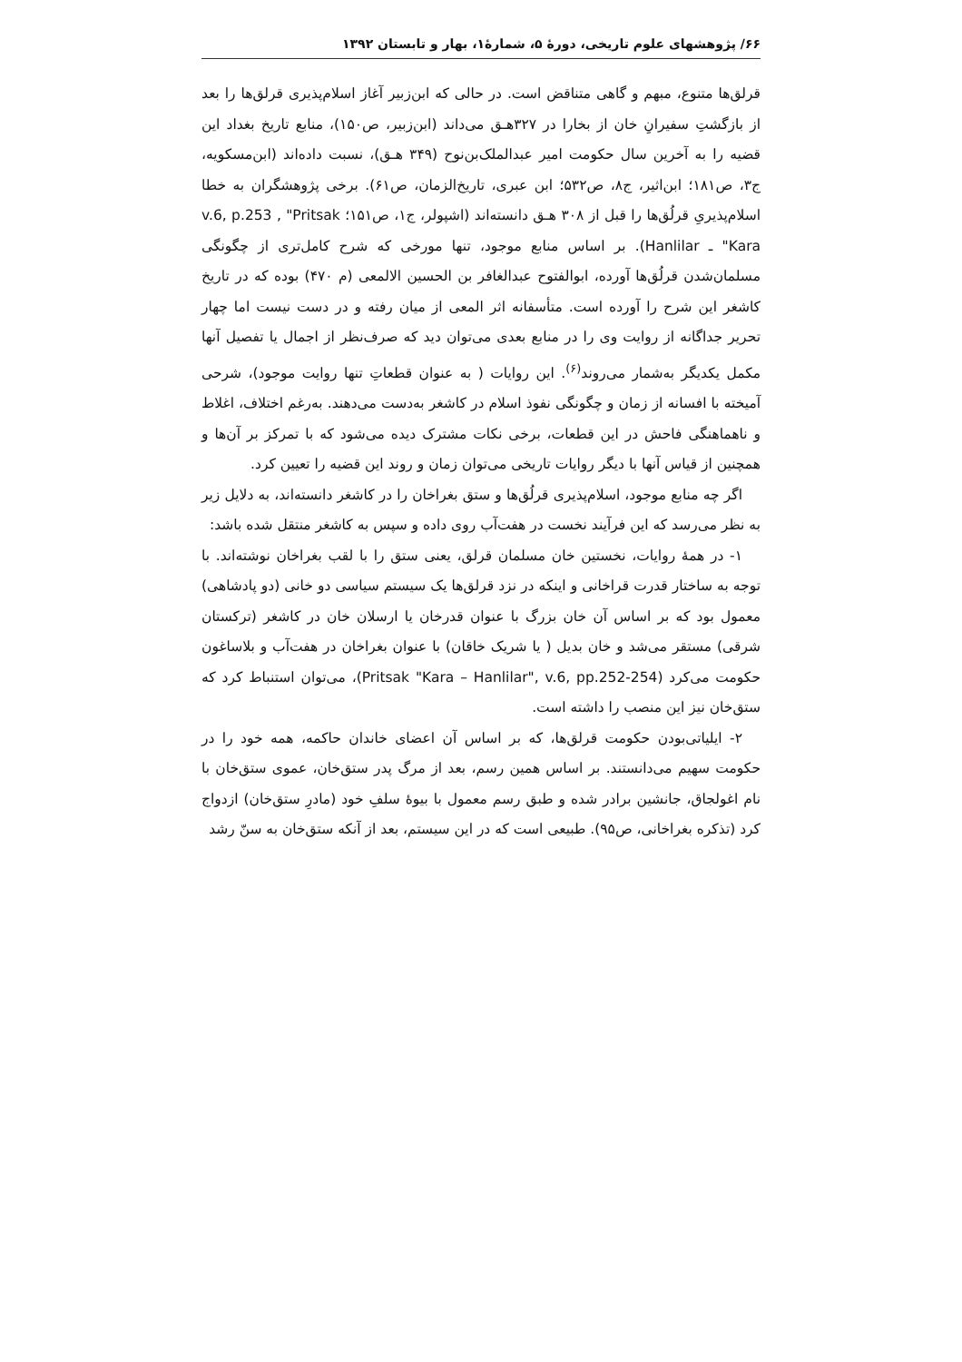۶۶/ پژوهشهای علوم تاریخی، دورهٔ ۵، شمارهٔ۱، بهار و تابستان ۱۳۹۲
قرلق‌ها متنوع، مبهم و گاهی متناقض است. در حالی که ابن‌زبیر آغاز اسلام‌پذیری قرلق‌ها را بعد از بازگشتِ سفیرانِ خان از بخارا در ۳۲۷هـ‍ق می‌داند (ابن‌زبیر، ص۱۵۰)، منابع تاریخ بغداد این قضیه را به آخرین سال حکومت امیر عبدالملک‌بن‌نوح (۳۴۹ هـ‍ق)، نسبت داده‌اند (ابن‌مسکویه، ج۳، ص۱۸۱؛ ابن‌اثیر، ج۸، ص۵۳۲؛ ابن عبری، تاریخ‌الزمان، ص۶۱). برخی پژوهشگران به خطا اسلام‌پذیریِ قرلُق‌ها را قبل از ۳۰۸ هـ‍ق دانسته‌اند (اشپولر، ج۱، ص۱۵۱؛ v.6, p.253 , "Pritsak "Kara ـ Hanlilar). بر اساس منابع موجود، تنها مورخی که شرح کامل‌تری از چگونگی مسلمان‌شدن قرلُق‌ها آورده، ابوالفتوح عبدالغافر بن الحسین الالمعی (م ۴۷۰) بوده که در تاریخ کاشغر این شرح را آورده است. متأسفانه اثر المعی از میان رفته و در دست نیست اما چهار تحریر جداگانه از روایت وی را در منابع بعدی می‌توان دید که صرف‌نظر از اجمال یا تفصیل آنها مکمل یکدیگر به‌شمار می‌روند<sup>(۶)</sup>. این روایات ( به عنوان قطعاتِ تنها روایت موجود)، شرحی آمیخته با افسانه از زمان و چگونگی نفوذ اسلام در کاشغر به‌دست می‌دهند. به‌رغم اختلاف، اغلاط و ناهماهنگی فاحش در این قطعات، برخی نکات مشترک دیده می‌شود که با تمرکز بر آن‌ها و همچنین از قیاس آنها با دیگر روایات تاریخی می‌توان زمان و روند این قضیه را تعیین کرد.
اگر چه منابع موجود، اسلام‌پذیری قرلُق‌ها و ستق بغراخان را در کاشغر دانسته‌اند، به دلایل زیر به نظر می‌رسد که این فرآیند نخست در هفت‌آب روی داده و سپس به کاشغر منتقل شده باشد:
۱- در همهٔ روایات، نخستین خان مسلمان قرلق، یعنی ستق را با لقب بغراخان نوشته‌اند. با توجه به ساختار قدرت قراخانی و اینکه در نزد قرلق‌ها یک سیستم سیاسی دو خانی (دو پادشاهی) معمول بود که بر اساس آن خان بزرگ با عنوان قدرخان یا ارسلان خان در کاشغر (ترکستان شرقی) مستقر می‌شد و خان بدیل ( یا شریک خاقان) با عنوان بغراخان در هفت‌آب و بلاساغون حکومت می‌کرد (Pritsak "Kara – Hanlilar", v.6, pp.252-254)، می‌توان استنباط کرد که ستق‌خان نیز این منصب را داشته است.
۲- ایلیاتی‌بودن حکومت قرلق‌ها، که بر اساس آن اعضای خاندان حاکمه، همه خود را در حکومت سهیم می‌دانستند. بر اساس همین رسم، بعد از مرگ پدر ستق‌خان، عموی ستق‌خان با نام اغولجاق، جانشین برادر شده و طبق رسم معمول با بیوهٔ سلفِ خود (مادرِ ستق‌خان) ازدواج کرد (تذکره بغراخانی، ص۹۵). طبیعی است که در این سیستم، بعد از آنکه ستق‌خان به سنّ رشد